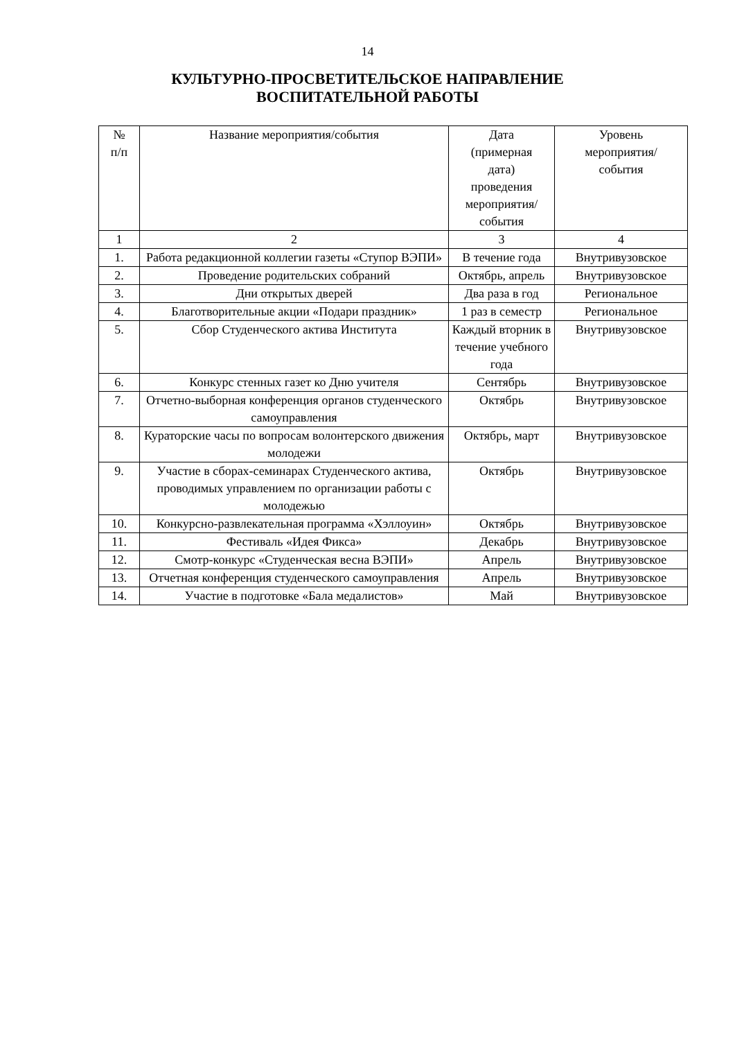14
КУЛЬТУРНО-ПРОСВЕТИТЕЛЬСКОЕ НАПРАВЛЕНИЕ
ВОСПИТАТЕЛЬНОЙ РАБОТЫ
| № п/п | Название мероприятия/события | Дата (примерная дата) проведения мероприятия/ события | Уровень мероприятия/ события |
| --- | --- | --- | --- |
| 1 | 2 | 3 | 4 |
| 1. | Работа редакционной коллегии газеты «Ступор ВЭПИ» | В течение года | Внутривузовское |
| 2. | Проведение родительских собраний | Октябрь, апрель | Внутривузовское |
| 3. | Дни открытых дверей | Два раза в год | Региональное |
| 4. | Благотворительные акции «Подари праздник» | 1 раз в семестр | Региональное |
| 5. | Сбор Студенческого актива Института | Каждый вторник в течение учебного года | Внутривузовское |
| 6. | Конкурс стенных газет ко Дню учителя | Сентябрь | Внутривузовское |
| 7. | Отчетно-выборная конференция органов студенческого самоуправления | Октябрь | Внутривузовское |
| 8. | Кураторские часы по вопросам волонтерского движения молодежи | Октябрь, март | Внутривузовское |
| 9. | Участие в сборах-семинарах Студенческого актива, проводимых управлением по организации работы с молодежью | Октябрь | Внутривузовское |
| 10. | Конкурсно-развлекательная программа «Хэллоуин» | Октябрь | Внутривузовское |
| 11. | Фестиваль «Идея Фикса» | Декабрь | Внутривузовское |
| 12. | Смотр-конкурс «Студенческая весна ВЭПИ» | Апрель | Внутривузовское |
| 13. | Отчетная конференция студенческого самоуправления | Апрель | Внутривузовское |
| 14. | Участие в подготовке «Бала медалистов» | Май | Внутривузовское |